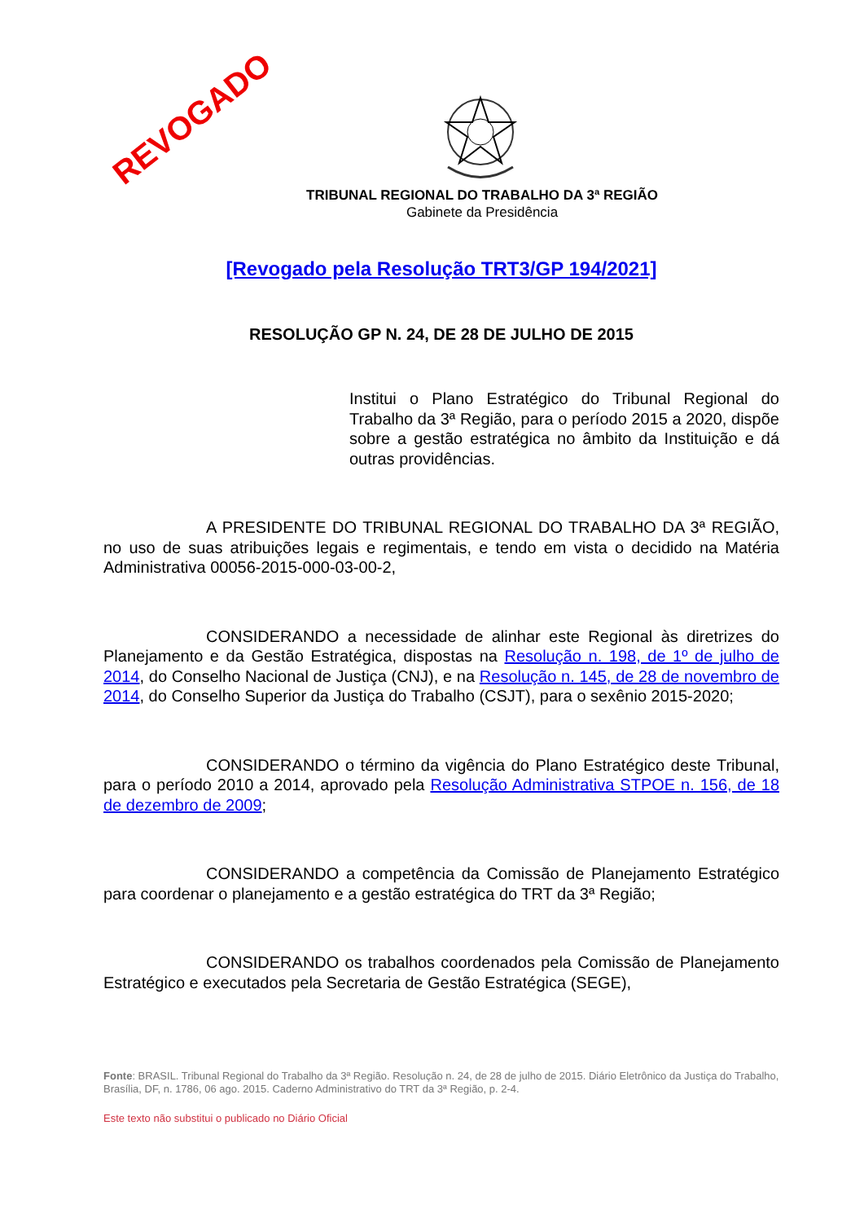REVOGADO
TRIBUNAL REGIONAL DO TRABALHO DA 3ª REGIÃO
Gabinete da Presidência
[Revogado pela Resolução TRT3/GP 194/2021]
RESOLUÇÃO GP N. 24, DE 28 DE JULHO DE 2015
Institui o Plano Estratégico do Tribunal Regional do Trabalho da 3ª Região, para o período 2015 a 2020, dispõe sobre a gestão estratégica no âmbito da Instituição e dá outras providências.
A PRESIDENTE DO TRIBUNAL REGIONAL DO TRABALHO DA 3ª REGIÃO, no uso de suas atribuições legais e regimentais, e tendo em vista o decidido na Matéria Administrativa 00056-2015-000-03-00-2,
CONSIDERANDO a necessidade de alinhar este Regional às diretrizes do Planejamento e da Gestão Estratégica, dispostas na Resolução n. 198, de 1º de julho de 2014, do Conselho Nacional de Justiça (CNJ), e na Resolução n. 145, de 28 de novembro de 2014, do Conselho Superior da Justiça do Trabalho (CSJT), para o sexênio 2015-2020;
CONSIDERANDO o término da vigência do Plano Estratégico deste Tribunal, para o período 2010 a 2014, aprovado pela Resolução Administrativa STPOE n. 156, de 18 de dezembro de 2009;
CONSIDERANDO a competência da Comissão de Planejamento Estratégico para coordenar o planejamento e a gestão estratégica do TRT da 3ª Região;
CONSIDERANDO os trabalhos coordenados pela Comissão de Planejamento Estratégico e executados pela Secretaria de Gestão Estratégica (SEGE),
Fonte: BRASIL. Tribunal Regional do Trabalho da 3ª Região. Resolução n. 24, de 28 de julho de 2015. Diário Eletrônico da Justiça do Trabalho, Brasília, DF, n. 1786, 06 ago. 2015. Caderno Administrativo do TRT da 3ª Região, p. 2-4.
Este texto não substitui o publicado no Diário Oficial